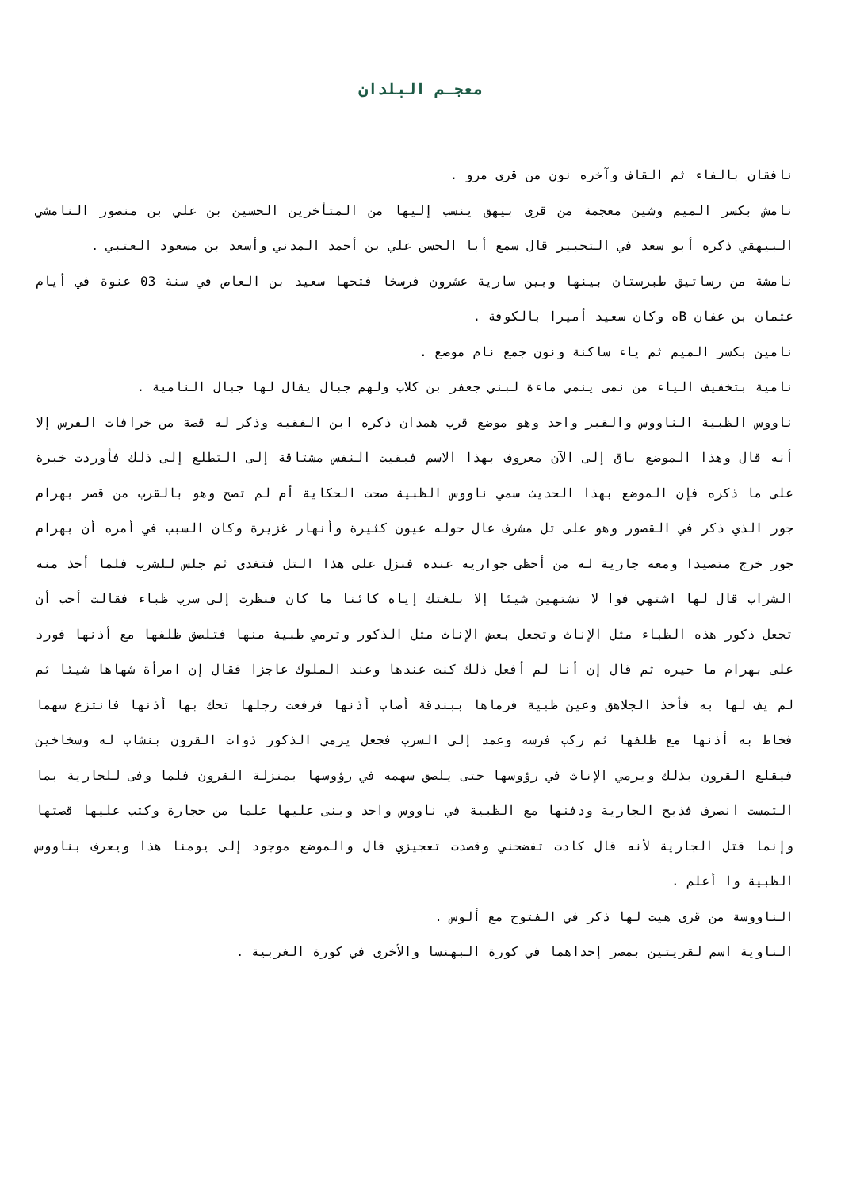معجـم البلدان
نافقان بالفاء ثم القاف وآخره نون من قرى مرو .
نامش بكسر الميم وشين معجمة من قرى بيهق ينسب إليها من المتأخرين الحسين بن علي بن منصور النامشي البيهقي ذكره أبو سعد في التحبير قال سمع أبا الحسن علي بن أحمد المدني وأسعد بن مسعود العتبي .
نامشة من رساتيق طبرستان بينها وبين سارية عشرون فرسخا فتحها سعيد بن العاص في سنة 03 عنوة في أيام عثمان بن عفان Bه وكان سعيد أميرا بالكوفة .
نامين بكسر الميم ثم ياء ساكنة ونون جمع نام موضع .
نامية بتخفيف الياء من نمى ينمي ماءة لبني جعفر بن كلاب ولهم جبال يقال لها جبال النامية .
ناووس الظبية الناووس والقبر واحد وهو موضع قرب همذان ذكره ابن الفقيه وذكر له قصة من خرافات الفرس إلا أنه قال وهذا الموضع باق إلى الآن معروف بهذا الاسم فبقيت النفس مشتاقة إلى التطلع إلى ذلك فأوردت خبرة على ما ذكره فإن الموضع بهذا الحديث سمي ناووس الظبية صحت الحكاية أم لم تصح وهو بالقرب من قصر بهرام جور الذي ذكر في القصور وهو على تل مشرف عال حوله عيون كثيرة وأنهار غزيرة وكان السبب في أمره أن بهرام جور خرج متصيدا ومعه جارية له من أحظى جواريه عنده فنزل على هذا التل فتغدى ثم جلس للشرب فلما أخذ منه الشراب قال لها اشتهي فوا لا تشتهين شيئا إلا بلغتك إياه كائنا ما كان فنظرت إلى سرب ظباء فقالت أحب أن تجعل ذكور هذه الظباء مثل الإناث وتجعل بعض الإناث مثل الذكور وترمي ظبية منها فتلصق ظلفها مع أذنها فورد على بهرام ما حيره ثم قال إن أنا لم أفعل ذلك كنت عندها وعند الملوك عاجزا فقال إن امرأة شهاها شيئا ثم لم يف لها به فأخذ الجلاهق وعين ظبية فرماها ببندقة أصاب أذنها فرفعت رجلها تحك بها أذنها فانتزع سهما فخاط به أذنها مع ظلفها ثم ركب فرسه وعمد إلى السرب فجعل يرمي الذكور ذوات القرون بنشاب له وسخاخين فيقلع القرون بذلك ويرمي الإناث في رؤوسها حتى يلصق سهمه في رؤوسها بمنزلة القرون فلما وفى للجارية بما التمست انصرف فذبح الجارية ودفنها مع الظبية في ناووس واحد وبنى عليها علما من حجارة وكتب عليها قصتها وإنما قتل الجارية لأنه قال كادت تفضحني وقصدت تعجيزي قال والموضع موجود إلى يومنا هذا ويعرف بناووس الظبية وا أعلم .
الناووسة من قرى هيت لها ذكر في الفتوح مع ألوس .
الناوية اسم لقريتين بمصر إحداهما في كورة البهنسا والأخرى في كورة الغربية .